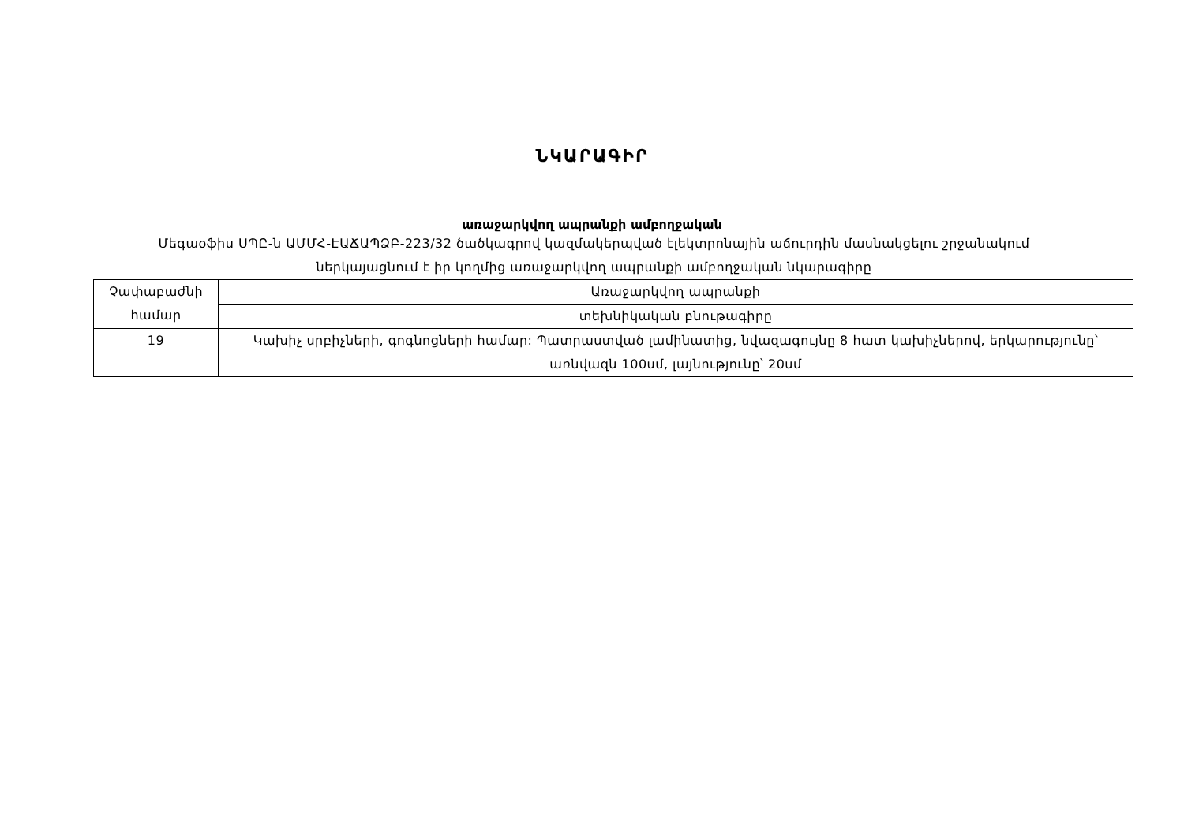ՆԿԱՐԱԳԻՐ
առաջարկվող ապրանքի ամբողջական
Մեգաօֆիս ՍՊԸ-ն ԱՄՄՀ-ԷԱՃԱՊՁԲ-223/32 ծածկագրով կազմակերպված էլեկտրոնային աճուրդին մասնակցելու շրջանակում ներկայացնում է իր կողմից առաջարկվող ապրանքի ամբողջական նկարագիրը
| Չափաբաժնի համար | Առաջարկվող ապրանքի |
| | տեխնիկական բնութագիրը |
| 19 | Կախիչ սրբիչների, գոգնոցների համար: Պատրաստված լամինատից, նվազագույնը 8 հատ կախիչներով, երկարությունը՝ առնվազն 100սմ, լայնությունը՝ 20սմ |